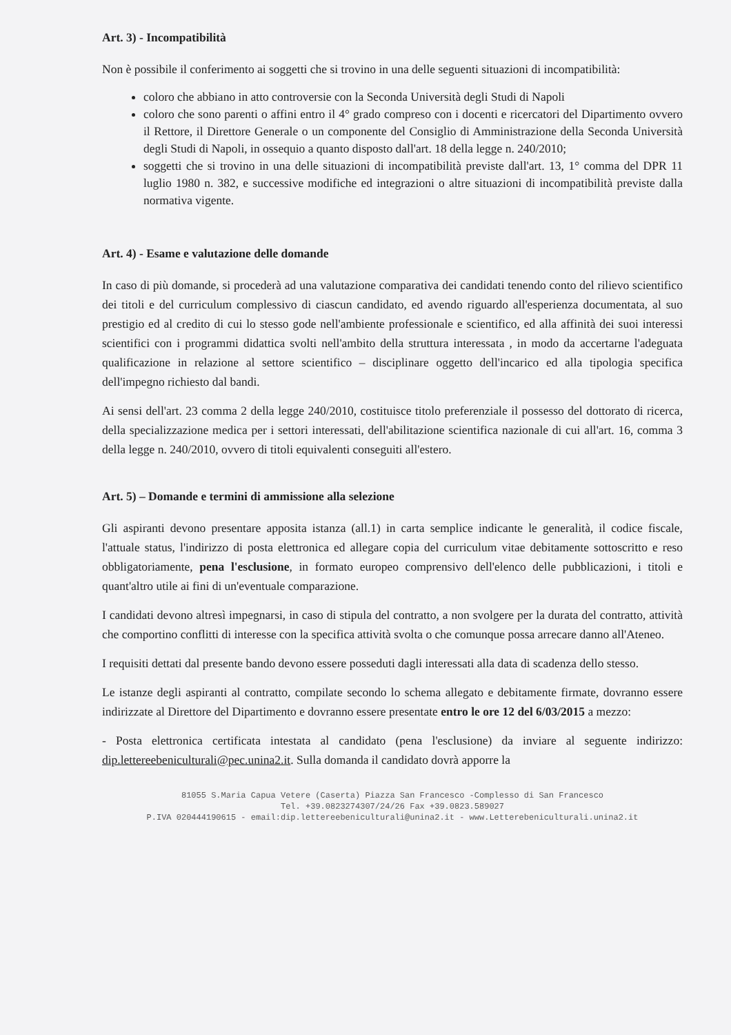Art. 3) - Incompatibilità
Non è possibile il conferimento ai soggetti che si trovino in una delle seguenti situazioni di incompatibilità:
coloro che abbiano in atto controversie con la Seconda Università degli Studi di Napoli
coloro che sono parenti o affini entro il 4° grado compreso con i docenti e ricercatori del Dipartimento ovvero il Rettore, il Direttore Generale o un componente del Consiglio di Amministrazione della Seconda Università degli Studi di Napoli, in ossequio a quanto disposto dall'art. 18 della legge n. 240/2010;
soggetti che si trovino in una delle situazioni di incompatibilità previste dall'art. 13, 1° comma del DPR 11 luglio 1980 n. 382, e successive modifiche ed integrazioni o altre situazioni di incompatibilità previste dalla normativa vigente.
Art. 4) - Esame e valutazione delle domande
In caso di più domande, si procederà ad una valutazione comparativa dei candidati tenendo conto del rilievo scientifico dei titoli e del curriculum complessivo di ciascun candidato, ed avendo riguardo all'esperienza documentata, al suo prestigio ed al credito di cui lo stesso gode nell'ambiente professionale e scientifico, ed alla affinità dei suoi interessi scientifici con i programmi didattica svolti nell'ambito della struttura interessata , in modo da accertarne l'adeguata qualificazione in relazione al settore scientifico – disciplinare oggetto dell'incarico ed alla tipologia specifica dell'impegno richiesto dal bandi.
Ai sensi dell'art. 23 comma 2 della legge 240/2010, costituisce titolo preferenziale il possesso del dottorato di ricerca, della specializzazione medica per i settori interessati, dell'abilitazione scientifica nazionale di cui all'art. 16, comma 3 della legge n. 240/2010, ovvero di titoli equivalenti conseguiti all'estero.
Art. 5) – Domande e termini di ammissione alla selezione
Gli aspiranti devono presentare apposita istanza (all.1) in carta semplice indicante le generalità, il codice fiscale, l'attuale status, l'indirizzo di posta elettronica ed allegare copia del curriculum vitae debitamente sottoscritto e reso obbligatoriamente, pena l'esclusione, in formato europeo comprensivo dell'elenco delle pubblicazioni, i titoli e quant'altro utile ai fini di un'eventuale comparazione.
I candidati devono altresì impegnarsi, in caso di stipula del contratto, a non svolgere per la durata del contratto, attività che comportino conflitti di interesse con la specifica attività svolta o che comunque possa arrecare danno all'Ateneo.
I requisiti dettati dal presente bando devono essere posseduti dagli interessati alla data di scadenza dello stesso.
Le istanze degli aspiranti al contratto, compilate secondo lo schema allegato e debitamente firmate, dovranno essere indirizzate al Direttore del Dipartimento e dovranno essere presentate entro le ore 12 del 6/03/2015 a mezzo:
- Posta elettronica certificata intestata al candidato (pena l'esclusione) da inviare al seguente indirizzo: dip.lettereebeniculturali@pec.unina2.it. Sulla domanda il candidato dovrà apporre la
81055 S.Maria Capua Vetere (Caserta) Piazza San Francesco -Complesso di San Francesco
Tel. +39.0823274307/24/26 Fax +39.0823.589027
P.IVA 020444190615 - email:dip.lettereebeniculturali@unina2.it - www.Letterebeniculturali.unina2.it